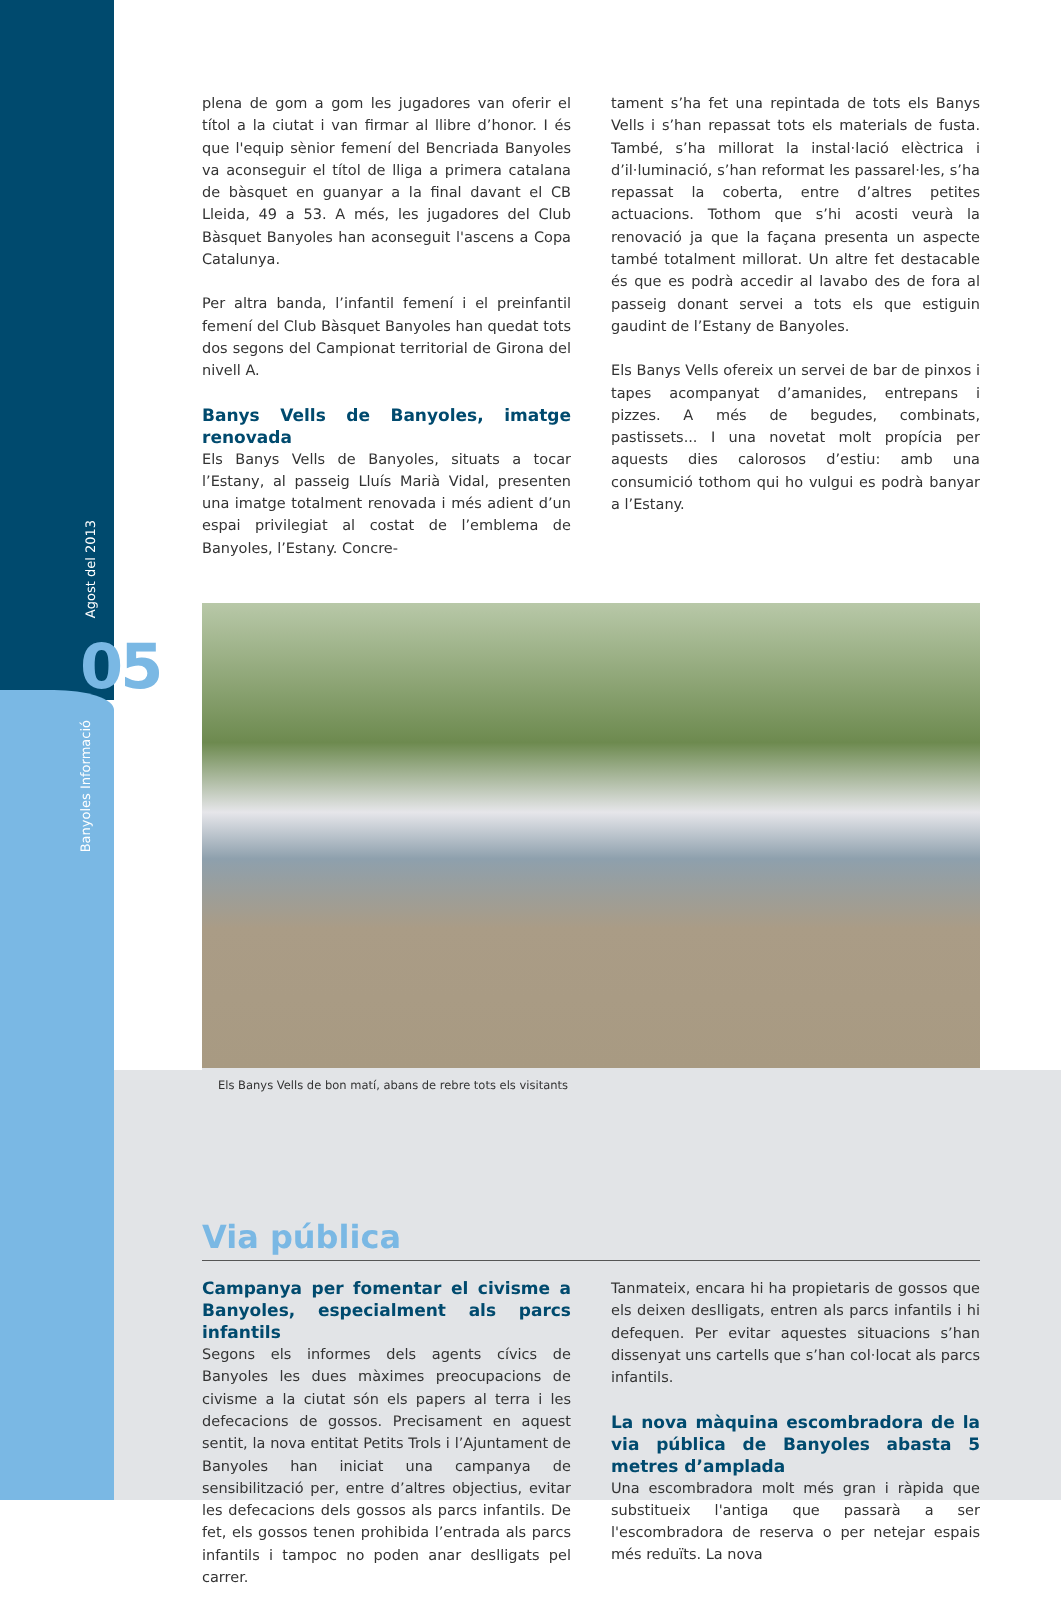Agost del 2013
05
Banyoles Informació
plena de gom a gom les jugadores van oferir el títol a la ciutat i van firmar al llibre d’honor. I és que l'equip sènior femení del Bencriada Banyoles va aconseguir el títol de lliga a primera catalana de bàsquet en guanyar a la final davant el CB Lleida, 49 a 53. A més, les jugadores del Club Bàsquet Banyoles han aconseguit l'ascens a Copa Catalunya.
Per altra banda, l’infantil femení i el preinfantil femení del Club Bàsquet Banyoles han quedat tots dos segons del Campionat territorial de Girona del nivell A.
Banys Vells de Banyoles, imatge renovada
Els Banys Vells de Banyoles, situats a tocar l’Estany, al passeig Lluís Marià Vidal, presenten una imatge totalment renovada i més adient d’un espai privilegiat al costat de l’emblema de Banyoles, l’Estany. Concre-
tament s’ha fet una repintada de tots els Banys Vells i s’han repassat tots els materials de fusta. També, s’ha millorat la instal·lació elèctrica i d’il·luminació, s’han reformat les passarel·les, s’ha repassat la coberta, entre d’altres petites actuacions. Tothom que s’hi acosti veurà la renovació ja que la façana presenta un aspecte també totalment millorat. Un altre fet destacable és que es podrà accedir al lavabo des de fora al passeig donant servei a tots els que estiguin gaudint de l’Estany de Banyoles.
Els Banys Vells ofereix un servei de bar de pinxos i tapes acompanyat d’amanides, entrepans i pizzes. A més de begudes, combinats, pastissets... I una novetat molt propícia per aquests dies calorosos d’estiu: amb una consumició tothom qui ho vulgui es podrà banyar a l’Estany.
Els Banys Vells de bon matí, abans de rebre tots els visitants
Via pública
Campanya per fomentar el civisme a Banyoles, especialment als parcs infantils
Segons els informes dels agents cívics de Banyoles les dues màximes preocupacions de civisme a la ciutat són els papers al terra i les defecacions de gossos. Precisament en aquest sentit, la nova entitat Petits Trols i l’Ajuntament de Banyoles han iniciat una campanya de sensibilització per, entre d’altres objectius, evitar les defecacions dels gossos als parcs infantils. De fet, els gossos tenen prohibida l’entrada als parcs infantils i tampoc no poden anar deslligats pel carrer.
Tanmateix, encara hi ha propietaris de gossos que els deixen deslligats, entren als parcs infantils i hi defequen. Per evitar aquestes situacions s’han dissenyat uns cartells que s’han col·locat als parcs infantils.
La nova màquina escombradora de la via pública de Banyoles abasta 5 metres d’amplada
Una escombradora molt més gran i ràpida que substitueix l'antiga que passarà a ser l'escombradora de reserva o per netejar espais més reduïts. La nova